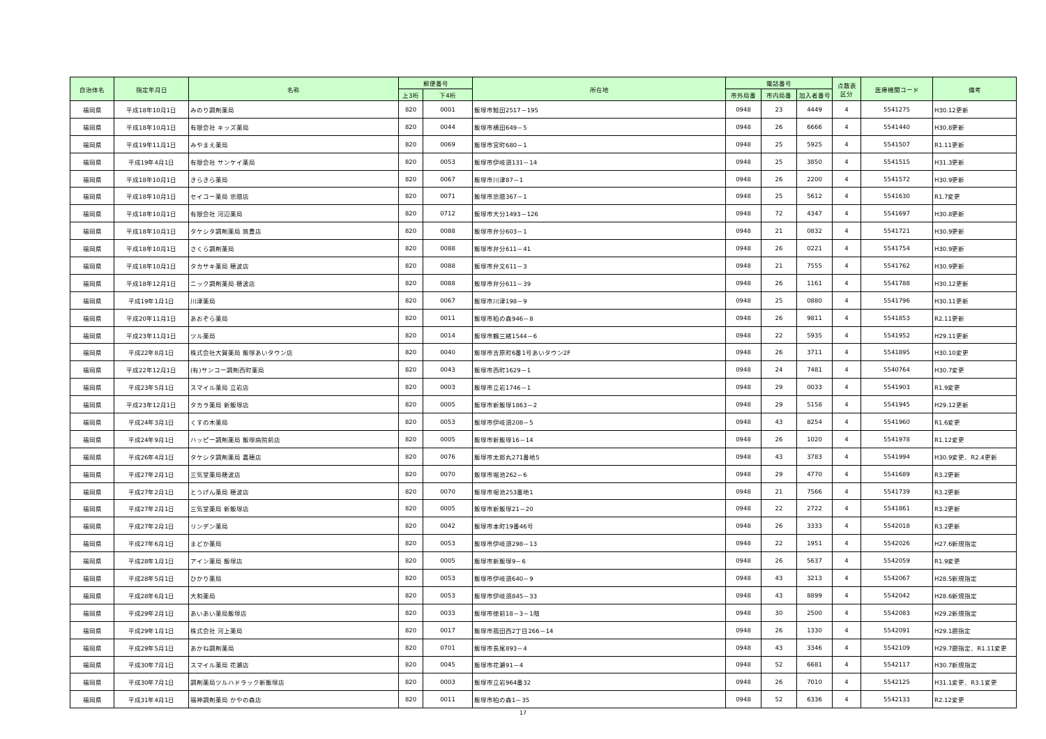| 自治体名 | 指定年月日 | 名称 | 郵便番号 | | 所在地 | 電話番号 | | | 点数表 区分 | 医療機関コード | 備考 |
| --- | --- | --- | --- | --- | --- | --- | --- | --- | --- | --- | --- |
| | | | 上3桁 | 下4桁 | | 市外局番 | 市内局番 | 加入者番号 | | | |
| 福岡県 | 平成18年10月1日 | みのり調剤薬局 | 820 | 0001 | 飯塚市鯰田2517－195 | 0948 | 23 | 4449 | 4 | 5541275 | H30.12更新 |
| 福岡県 | 平成18年10月1日 | 有限会社 キッズ薬局 | 820 | 0044 | 飯塚市横田649－5 | 0948 | 26 | 6666 | 4 | 5541440 | H30.8更新 |
| 福岡県 | 平成19年11月1日 | みやまえ薬局 | 820 | 0069 | 飯塚市宮町680－1 | 0948 | 25 | 5925 | 4 | 5541507 | R1.11更新 |
| 福岡県 | 平成19年4月1日 | 有限会社 サンケイ薬局 | 820 | 0053 | 飯塚市伊岐須131－14 | 0948 | 25 | 3850 | 4 | 5541515 | H31.3更新 |
| 福岡県 | 平成18年10月1日 | きらきら薬局 | 820 | 0067 | 飯塚市川津87－1 | 0948 | 26 | 2200 | 4 | 5541572 | H30.9更新 |
| 福岡県 | 平成18年10月1日 | セイコー薬局 忠隈店 | 820 | 0071 | 飯塚市忠隈367－1 | 0948 | 25 | 5612 | 4 | 5541630 | R1.7変更 |
| 福岡県 | 平成18年10月1日 | 有限会社 河辺薬局 | 820 | 0712 | 飯塚市大分1493－126 | 0948 | 72 | 4347 | 4 | 5541697 | H30.8更新 |
| 福岡県 | 平成18年10月1日 | タケシタ調剤薬局 筑豊店 | 820 | 0088 | 飯塚市弁分603－1 | 0948 | 21 | 0832 | 4 | 5541721 | H30.9更新 |
| 福岡県 | 平成18年10月1日 | さくら調剤薬局 | 820 | 0088 | 飯塚市弁分611－41 | 0948 | 26 | 0221 | 4 | 5541754 | H30.9更新 |
| 福岡県 | 平成18年10月1日 | タカサキ薬局 穂波店 | 820 | 0088 | 飯塚市弁文611－3 | 0948 | 21 | 7555 | 4 | 5541762 | H30.9更新 |
| 福岡県 | 平成18年12月1日 | ニック調剤薬局 穂波店 | 820 | 0088 | 飯塚市弁分611－39 | 0948 | 26 | 1161 | 4 | 5541788 | H30.12更新 |
| 福岡県 | 平成19年1月1日 | 川津薬局 | 820 | 0067 | 飯塚市川津198－9 | 0948 | 25 | 0880 | 4 | 5541796 | H30.11更新 |
| 福岡県 | 平成20年11月1日 | あおぞら薬局 | 820 | 0011 | 飯塚市柏の森946－8 | 0948 | 26 | 9811 | 4 | 5541853 | R2.11更新 |
| 福岡県 | 平成23年11月1日 | ツル薬局 | 820 | 0014 | 飯塚市鶴三緒1544－6 | 0948 | 22 | 5935 | 4 | 5541952 | H29.11更新 |
| 福岡県 | 平成22年8月1日 | 株式会社大賀薬局 飯塚あいタウン店 | 820 | 0040 | 飯塚市吉原町6番1号あいタウン2F | 0948 | 26 | 3711 | 4 | 5541895 | H30.10変更 |
| 福岡県 | 平成22年12月1日 | (有)サンコー調剤西町薬局 | 820 | 0043 | 飯塚市西町1629－1 | 0948 | 24 | 7481 | 4 | 5540764 | H30.7変更 |
| 福岡県 | 平成23年5月1日 | スマイル薬局 立岩店 | 820 | 0003 | 飯塚市立岩1746－1 | 0948 | 29 | 0033 | 4 | 5541903 | R1.9変更 |
| 福岡県 | 平成23年12月1日 | タカラ薬局 新飯塚店 | 820 | 0005 | 飯塚市新飯塚1863－2 | 0948 | 29 | 5158 | 4 | 5541945 | H29.12更新 |
| 福岡県 | 平成24年3月1日 | くすの木薬局 | 820 | 0053 | 飯塚市伊岐須208－5 | 0948 | 43 | 8254 | 4 | 5541960 | R1.6変更 |
| 福岡県 | 平成24年9月1日 | ハッピー調剤薬局 飯塚病院前店 | 820 | 0005 | 飯塚市新飯塚16－14 | 0948 | 26 | 1020 | 4 | 5541978 | R1.12変更 |
| 福岡県 | 平成26年4月1日 | タケシタ調剤薬局 嘉穂店 | 820 | 0076 | 飯塚市太郎丸271番地5 | 0948 | 43 | 3783 | 4 | 5541994 | H30.9変更、R2.4更新 |
| 福岡県 | 平成27年2月1日 | 三気堂薬局穂波店 | 820 | 0070 | 飯塚市堀池262－6 | 0948 | 29 | 4770 | 4 | 5541689 | R3.2更新 |
| 福岡県 | 平成27年2月1日 | とうげん薬局 穂波店 | 820 | 0070 | 飯塚市堀池253番地1 | 0948 | 21 | 7566 | 4 | 5541739 | R3.2更新 |
| 福岡県 | 平成27年2月1日 | 三気堂薬局 新飯塚店 | 820 | 0005 | 飯塚市新飯塚21－20 | 0948 | 22 | 2722 | 4 | 5541861 | R3.2更新 |
| 福岡県 | 平成27年2月1日 | リンデン薬局 | 820 | 0042 | 飯塚市本町19番46号 | 0948 | 26 | 3333 | 4 | 5542018 | R3.2更新 |
| 福岡県 | 平成27年6月1日 | まどか薬局 | 820 | 0053 | 飯塚市伊岐須298－13 | 0948 | 22 | 1951 | 4 | 5542026 | H27.6新規指定 |
| 福岡県 | 平成28年1月1日 | アイン薬局 飯塚店 | 820 | 0005 | 飯塚市新飯塚9－6 | 0948 | 26 | 5637 | 4 | 5542059 | R1.9変更 |
| 福岡県 | 平成28年5月1日 | ひかり薬局 | 820 | 0053 | 飯塚市伊岐須640－9 | 0948 | 43 | 3213 | 4 | 5542067 | H28.5新規指定 |
| 福岡県 | 平成28年6月1日 | 大和薬局 | 820 | 0053 | 飯塚市伊岐須845－33 | 0948 | 43 | 8899 | 4 | 5542042 | H28.6新規指定 |
| 福岡県 | 平成29年2月1日 | あいあい薬局飯塚店 | 820 | 0033 | 飯塚市徳前18－3－1階 | 0948 | 30 | 2500 | 4 | 5542083 | H29.2新規指定 |
| 福岡県 | 平成29年1月1日 | 株式会社 河上薬局 | 820 | 0017 | 飯塚市菰田西2丁目266－14 | 0948 | 26 | 1330 | 4 | 5542091 | H29.1遡指定 |
| 福岡県 | 平成29年5月1日 | あかね調剤薬局 | 820 | 0701 | 飯塚市長尾893－4 | 0948 | 43 | 3346 | 4 | 5542109 | H29.7遡指定、R1.11変更 |
| 福岡県 | 平成30年7月1日 | スマイル薬局 花瀬店 | 820 | 0045 | 飯塚市花瀬91－4 | 0948 | 52 | 6681 | 4 | 5542117 | H30.7新規指定 |
| 福岡県 | 平成30年7月1日 | 調剤薬局ツルハドラック新飯塚店 | 820 | 0003 | 飯塚市立岩964番32 | 0948 | 26 | 7010 | 4 | 5542125 | H31.1変更、R3.1変更 |
| 福岡県 | 平成31年4月1日 | 福神調剤薬局 かやの森店 | 820 | 0011 | 飯塚市柏の森1－35 | 0948 | 52 | 6336 | 4 | 5542133 | R2.12変更 |
17